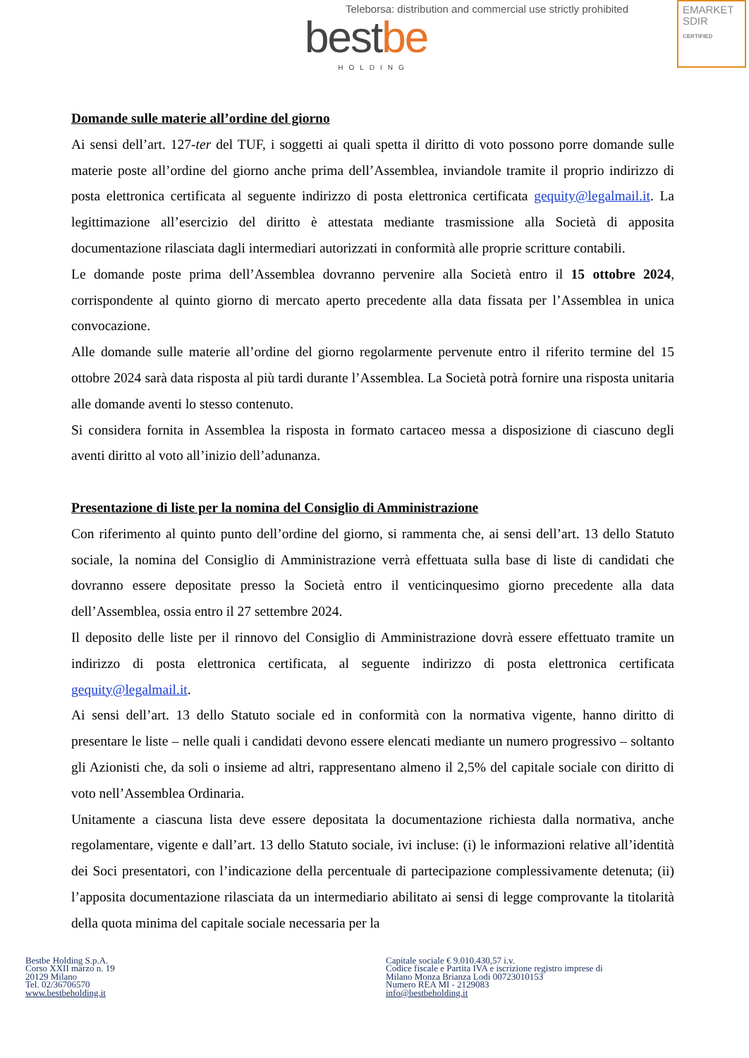Teleborsa: distribution and commercial use strictly prohibited
best be HOLDING
EMARKET
SDIR
CERTIFIED
Domande sulle materie all’ordine del giorno
Ai sensi dell’art. 127-ter del TUF, i soggetti ai quali spetta il diritto di voto possono porre domande sulle materie poste all’ordine del giorno anche prima dell’Assemblea, inviandole tramite il proprio indirizzo di posta elettronica certificata al seguente indirizzo di posta elettronica certificata gequity@legalmail.it. La legittimazione all’esercizio del diritto è attestata mediante trasmissione alla Società di apposita documentazione rilasciata dagli intermediari autorizzati in conformità alle proprie scritture contabili.
Le domande poste prima dell’Assemblea dovranno pervenire alla Società entro il 15 ottobre 2024, corrispondente al quinto giorno di mercato aperto precedente alla data fissata per l’Assemblea in unica convocazione.
Alle domande sulle materie all’ordine del giorno regolarmente pervenute entro il riferito termine del 15 ottobre 2024 sarà data risposta al più tardi durante l’Assemblea. La Società potrà fornire una risposta unitaria alle domande aventi lo stesso contenuto.
Si considera fornita in Assemblea la risposta in formato cartaceo messa a disposizione di ciascuno degli aventi diritto al voto all’inizio dell’adunanza.
Presentazione di liste per la nomina del Consiglio di Amministrazione
Con riferimento al quinto punto dell’ordine del giorno, si rammenta che, ai sensi dell’art. 13 dello Statuto sociale, la nomina del Consiglio di Amministrazione verrà effettuata sulla base di liste di candidati che dovranno essere depositate presso la Società entro il venticinquesimo giorno precedente alla data dell’Assemblea, ossia entro il 27 settembre 2024.
Il deposito delle liste per il rinnovo del Consiglio di Amministrazione dovrà essere effettuato tramite un indirizzo di posta elettronica certificata, al seguente indirizzo di posta elettronica certificata gequity@legalmail.it.
Ai sensi dell’art. 13 dello Statuto sociale ed in conformità con la normativa vigente, hanno diritto di presentare le liste – nelle quali i candidati devono essere elencati mediante un numero progressivo – soltanto gli Azionisti che, da soli o insieme ad altri, rappresentano almeno il 2,5% del capitale sociale con diritto di voto nell’Assemblea Ordinaria.
Unitamente a ciascuna lista deve essere depositata la documentazione richiesta dalla normativa, anche regolamentare, vigente e dall’art. 13 dello Statuto sociale, ivi incluse: (i) le informazioni relative all’identità dei Soci presentatori, con l’indicazione della percentuale di partecipazione complessivamente detenuta; (ii) l’apposita documentazione rilasciata da un intermediario abilitato ai sensi di legge comprovante la titolarità della quota minima del capitale sociale necessaria per la
Bestbe Holding S.p.A.
Corso XXII marzo n. 19
20129 Milano
Tel. 02/36706570
www.bestbeholding.it
Capitale sociale € 9.010.430,57 i.v.
Codice fiscale e Partita IVA e iscrizione registro imprese di
Milano Monza Brianza Lodi 00723010153
Numero REA MI - 2129083
info@bestbeholding.it